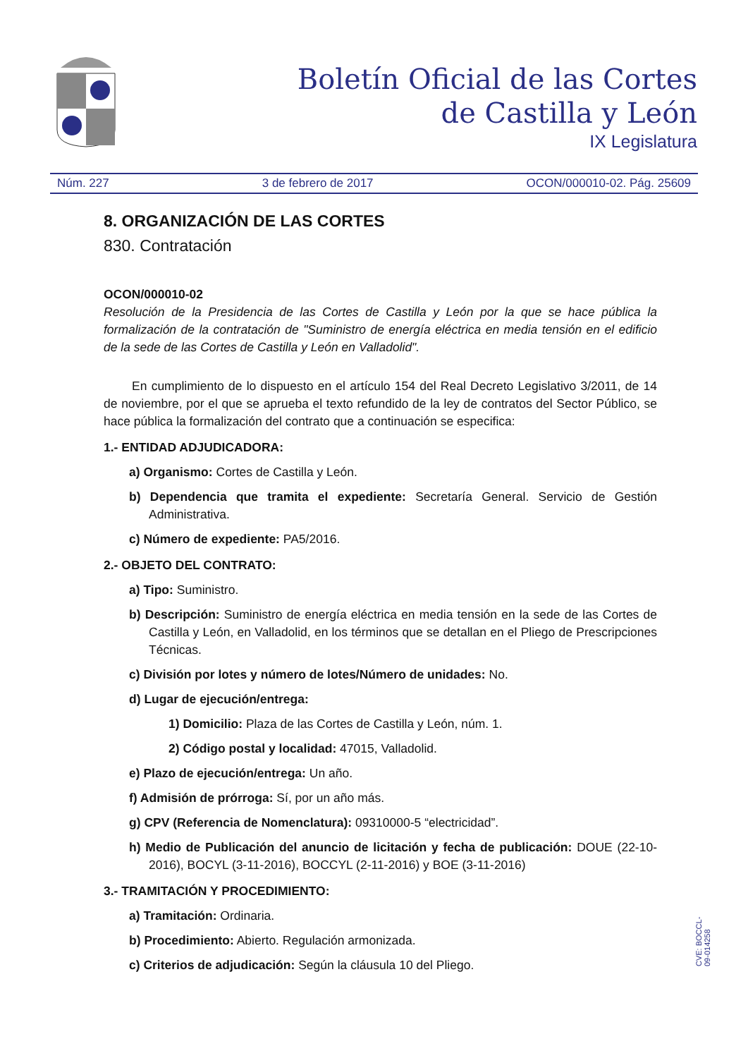Boletín Oficial de las Cortes
de Castilla y León
IX Legislatura
Núm. 227 3 de febrero de 2017 OCON/000010-02. Pág. 25609
8. ORGANIZACIÓN DE LAS CORTES
830. Contratación
OCON/000010-02
Resolución de la Presidencia de las Cortes de Castilla y León por la que se hace pública la formalización de la contratación de "Suministro de energía eléctrica en media tensión en el edificio de la sede de las Cortes de Castilla y León en Valladolid".
En cumplimiento de lo dispuesto en el artículo 154 del Real Decreto Legislativo 3/2011, de 14 de noviembre, por el que se aprueba el texto refundido de la ley de contratos del Sector Público, se hace pública la formalización del contrato que a continuación se especifica:
1.- ENTIDAD ADJUDICADORA:
a) Organismo: Cortes de Castilla y León.
b) Dependencia que tramita el expediente: Secretaría General. Servicio de Gestión Administrativa.
c) Número de expediente: PA5/2016.
2.- OBJETO DEL CONTRATO:
a) Tipo: Suministro.
b) Descripción: Suministro de energía eléctrica en media tensión en la sede de las Cortes de Castilla y León, en Valladolid, en los términos que se detallan en el Pliego de Prescripciones Técnicas.
c) División por lotes y número de lotes/Número de unidades: No.
d) Lugar de ejecución/entrega:
1) Domicilio: Plaza de las Cortes de Castilla y León, núm. 1.
2) Código postal y localidad: 47015, Valladolid.
e) Plazo de ejecución/entrega: Un año.
f) Admisión de prórroga: Sí, por un año más.
g) CPV (Referencia de Nomenclatura): 09310000-5 “electricidad”.
h) Medio de Publicación del anuncio de licitación y fecha de publicación: DOUE (22-10-2016), BOCYL (3-11-2016), BOCCYL (2-11-2016) y BOE (3-11-2016)
3.- TRAMITACIÓN Y PROCEDIMIENTO:
a) Tramitación: Ordinaria.
b) Procedimiento: Abierto. Regulación armonizada.
c) Criterios de adjudicación: Según la cláusula 10 del Pliego.
CVE: BOCCL-09-014258